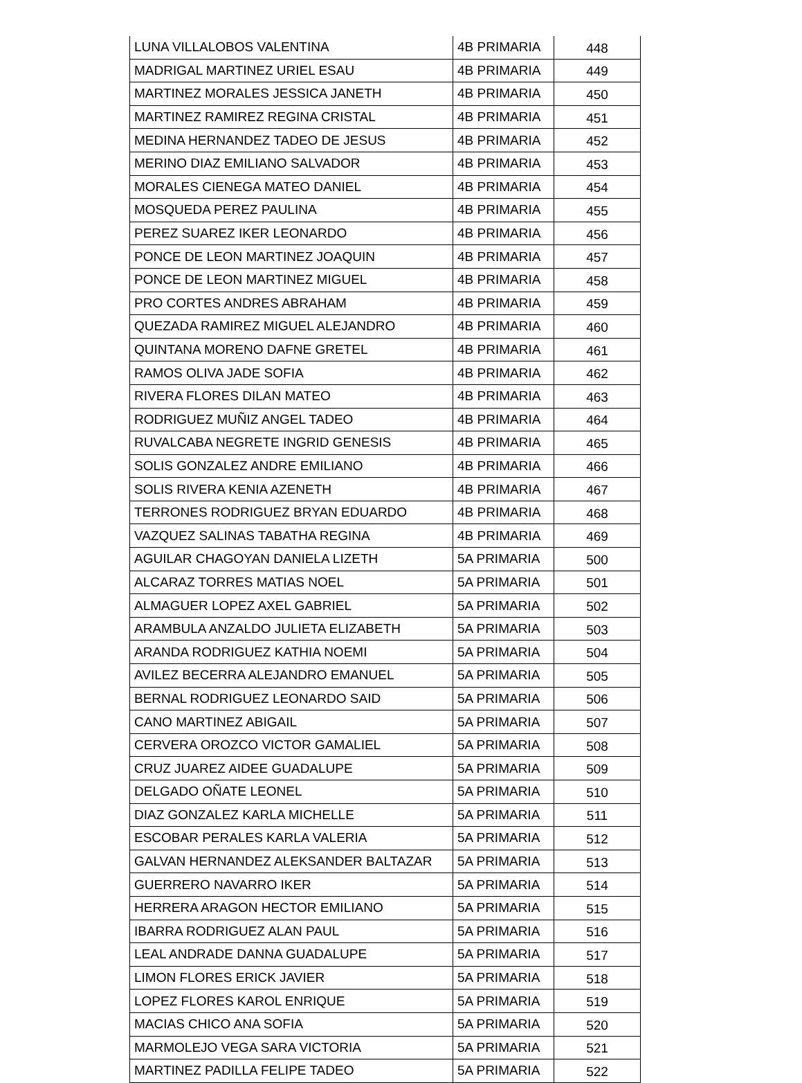| LUNA VILLALOBOS VALENTINA | 4B PRIMARIA | 448 |
| MADRIGAL MARTINEZ URIEL ESAU | 4B PRIMARIA | 449 |
| MARTINEZ MORALES JESSICA JANETH | 4B PRIMARIA | 450 |
| MARTINEZ RAMIREZ REGINA CRISTAL | 4B PRIMARIA | 451 |
| MEDINA HERNANDEZ TADEO DE JESUS | 4B PRIMARIA | 452 |
| MERINO DIAZ EMILIANO SALVADOR | 4B PRIMARIA | 453 |
| MORALES CIENEGA MATEO DANIEL | 4B PRIMARIA | 454 |
| MOSQUEDA PEREZ PAULINA | 4B PRIMARIA | 455 |
| PEREZ SUAREZ IKER LEONARDO | 4B PRIMARIA | 456 |
| PONCE DE LEON MARTINEZ JOAQUIN | 4B PRIMARIA | 457 |
| PONCE DE LEON MARTINEZ MIGUEL | 4B PRIMARIA | 458 |
| PRO CORTES ANDRES ABRAHAM | 4B PRIMARIA | 459 |
| QUEZADA RAMIREZ MIGUEL ALEJANDRO | 4B PRIMARIA | 460 |
| QUINTANA MORENO DAFNE GRETEL | 4B PRIMARIA | 461 |
| RAMOS OLIVA JADE SOFIA | 4B PRIMARIA | 462 |
| RIVERA FLORES DILAN MATEO | 4B PRIMARIA | 463 |
| RODRIGUEZ MUÑIZ ANGEL TADEO | 4B PRIMARIA | 464 |
| RUVALCABA NEGRETE INGRID GENESIS | 4B PRIMARIA | 465 |
| SOLIS GONZALEZ ANDRE EMILIANO | 4B PRIMARIA | 466 |
| SOLIS RIVERA KENIA AZENETH | 4B PRIMARIA | 467 |
| TERRONES RODRIGUEZ BRYAN EDUARDO | 4B PRIMARIA | 468 |
| VAZQUEZ SALINAS TABATHA REGINA | 4B PRIMARIA | 469 |
| AGUILAR CHAGOYAN DANIELA LIZETH | 5A PRIMARIA | 500 |
| ALCARAZ TORRES MATIAS NOEL | 5A PRIMARIA | 501 |
| ALMAGUER LOPEZ AXEL GABRIEL | 5A PRIMARIA | 502 |
| ARAMBULA ANZALDO JULIETA ELIZABETH | 5A PRIMARIA | 503 |
| ARANDA RODRIGUEZ KATHIA NOEMI | 5A PRIMARIA | 504 |
| AVILEZ BECERRA ALEJANDRO EMANUEL | 5A PRIMARIA | 505 |
| BERNAL RODRIGUEZ LEONARDO SAID | 5A PRIMARIA | 506 |
| CANO MARTINEZ ABIGAIL | 5A PRIMARIA | 507 |
| CERVERA OROZCO VICTOR GAMALIEL | 5A PRIMARIA | 508 |
| CRUZ JUAREZ AIDEE GUADALUPE | 5A PRIMARIA | 509 |
| DELGADO OÑATE LEONEL | 5A PRIMARIA | 510 |
| DIAZ GONZALEZ KARLA MICHELLE | 5A PRIMARIA | 511 |
| ESCOBAR PERALES KARLA VALERIA | 5A PRIMARIA | 512 |
| GALVAN HERNANDEZ ALEKSANDER BALTAZAR | 5A PRIMARIA | 513 |
| GUERRERO NAVARRO IKER | 5A PRIMARIA | 514 |
| HERRERA ARAGON HECTOR EMILIANO | 5A PRIMARIA | 515 |
| IBARRA RODRIGUEZ ALAN PAUL | 5A PRIMARIA | 516 |
| LEAL ANDRADE DANNA GUADALUPE | 5A PRIMARIA | 517 |
| LIMON FLORES ERICK JAVIER | 5A PRIMARIA | 518 |
| LOPEZ FLORES KAROL ENRIQUE | 5A PRIMARIA | 519 |
| MACIAS CHICO ANA SOFIA | 5A PRIMARIA | 520 |
| MARMOLEJO VEGA SARA VICTORIA | 5A PRIMARIA | 521 |
| MARTINEZ PADILLA FELIPE TADEO | 5A PRIMARIA | 522 |